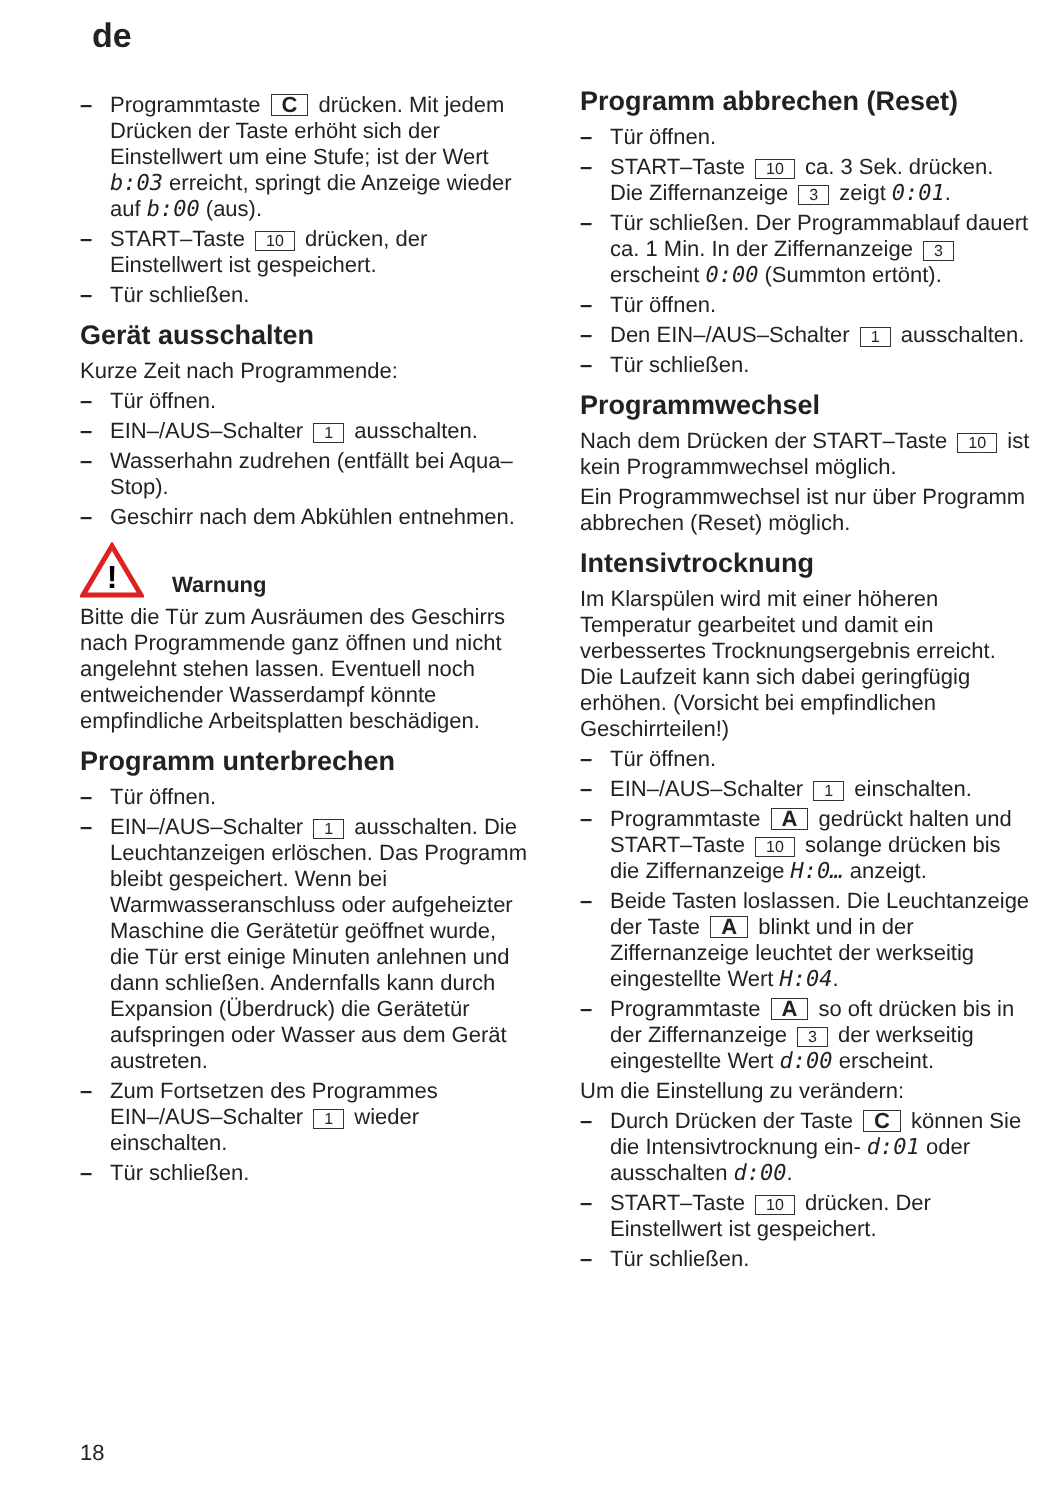de
– Programmtaste C drücken. Mit jedem Drücken der Taste erhöht sich der Einstellwert um eine Stufe; ist der Wert b:03 erreicht, springt die Anzeige wieder auf b:00 (aus).
– START–Taste 10 drücken, der Einstellwert ist gespeichert.
– Tür schließen.
Gerät ausschalten
Kurze Zeit nach Programmende:
– Tür öffnen.
– EIN–/AUS–Schalter 1 ausschalten.
– Wasserhahn zudrehen (entfällt bei Aqua–Stop).
– Geschirr nach dem Abkühlen entnehmen.
!
Warnung
Bitte die Tür zum Ausräumen des Geschirrs nach Programmende ganz öffnen und nicht angelehnt stehen lassen. Eventuell noch entweichender Wasserdampf könnte empfindliche Arbeitsplatten beschädigen.
Programm unterbrechen
– Tür öffnen.
– EIN–/AUS–Schalter 1 ausschalten. Die Leuchtanzeigen erlöschen. Das Programm bleibt gespeichert. Wenn bei Warmwasseranschluss oder aufgeheizter Maschine die Gerätetür geöffnet wurde, die Tür erst einige Minuten anlehnen und dann schließen. Andernfalls kann durch Expansion (Überdruck) die Gerätetür aufspringen oder Wasser aus dem Gerät austreten.
– Zum Fortsetzen des Programmes EIN–/AUS–Schalter 1 wieder einschalten.
– Tür schließen.
Programm abbrechen (Reset)
– Tür öffnen.
– START–Taste 10 ca. 3 Sek. drücken. Die Ziffernanzeige 3 zeigt 0:01.
– Tür schließen. Der Programmablauf dauert ca. 1 Min. In der Ziffernanzeige 3 erscheint 0:00 (Summton ertönt).
– Tür öffnen.
– Den EIN–/AUS–Schalter 1 ausschalten.
– Tür schließen.
Programmwechsel
Nach dem Drücken der START–Taste 10 ist kein Programmwechsel möglich.
Ein Programmwechsel ist nur über Programm abbrechen (Reset) möglich.
Intensivtrocknung
Im Klarspülen wird mit einer höheren Temperatur gearbeitet und damit ein verbessertes Trocknungsergebnis erreicht. Die Laufzeit kann sich dabei geringfügig erhöhen. (Vorsicht bei empfindlichen Geschirrteilen!)
– Tür öffnen.
– EIN–/AUS–Schalter 1 einschalten.
– Programmtaste A gedrückt halten und START–Taste 10 solange drücken bis die Ziffernanzeige H:0… anzeigt.
– Beide Tasten loslassen. Die Leuchtanzeige der Taste A blinkt und in der Ziffernanzeige leuchtet der werkseitig eingestellte Wert H:04.
– Programmtaste A so oft drücken bis in der Ziffernanzeige 3 der werkseitig eingestellte Wert d:00 erscheint.
Um die Einstellung zu verändern:
– Durch Drücken der Taste C können Sie die Intensivtrocknung ein- d:01 oder ausschalten d:00.
– START–Taste 10 drücken. Der Einstellwert ist gespeichert.
– Tür schließen.
18